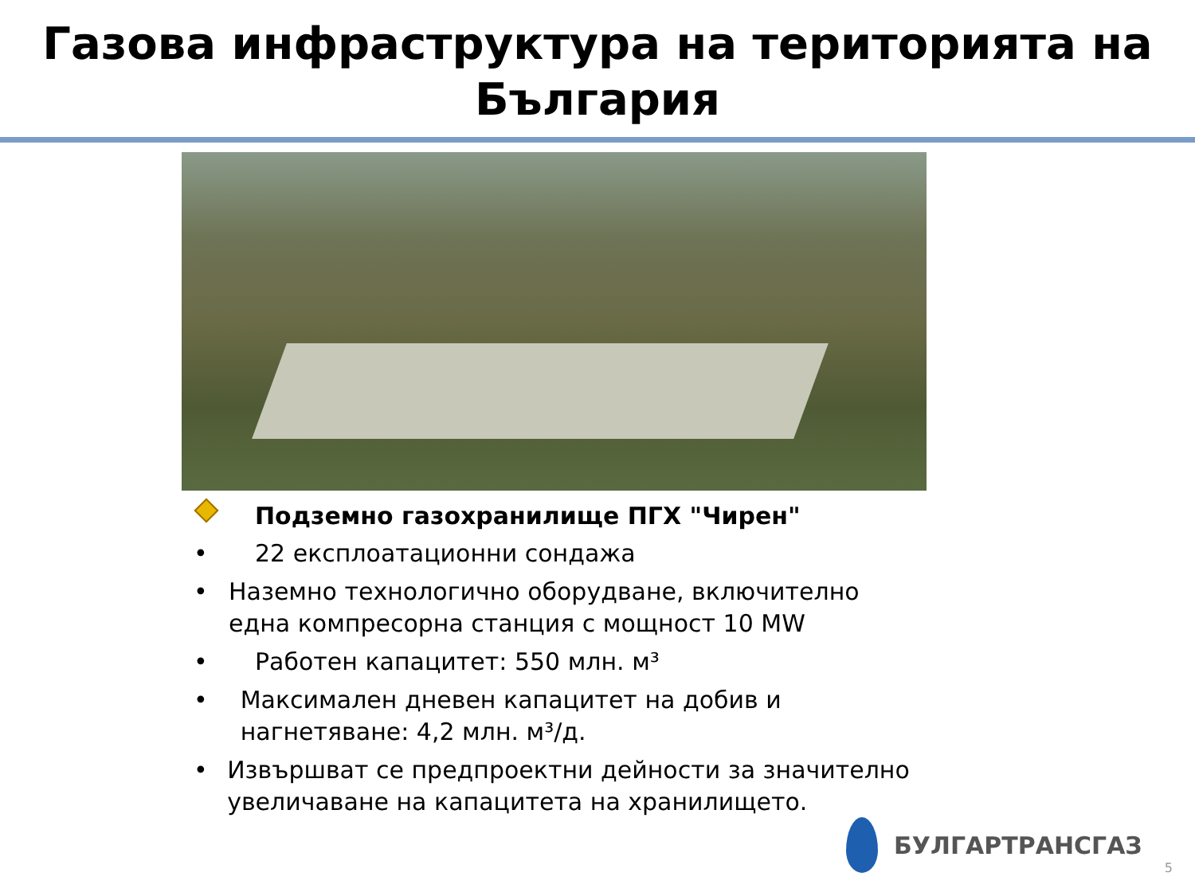Газова инфраструктура на територията на
България
Подземно газохранилище ПГХ "Чирен"
• 22 експлоатационни сондажа
• Наземно технологично оборудване, включително една компресорна станция с мощност 10 MW
• Работен капацитет: 550 млн. м³
• Максимален дневен капацитет на добив и нагнетяване: 4,2 млн. м³/д.
• Извършват се предпроектни дейности за значително увеличаване на капацитета на хранилището.
БУЛГАРТРАНСГАЗ
5